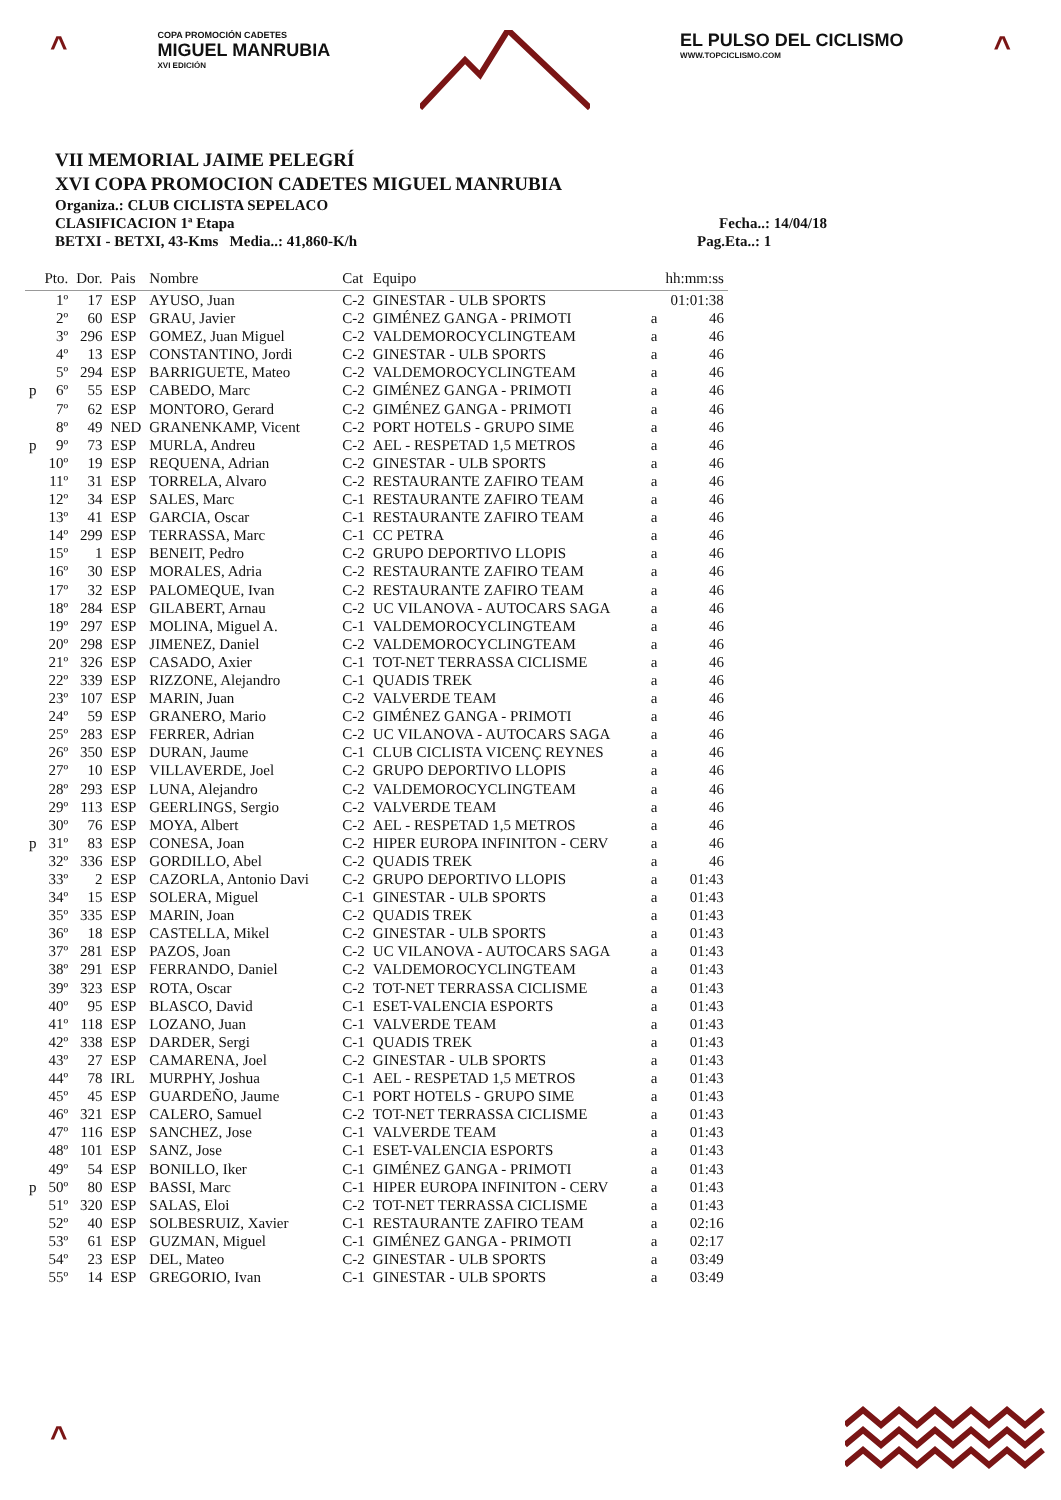^
COPA PROMOCIÓN CADETES
MIGUEL MANRUBIA
XVI EDICIÓN
EL PULSO DEL CICLISMO
WWW.TOPCICLISMO.COM
^
VII MEMORIAL JAIME PELEGRÍ
XVI COPA PROMOCION CADETES MIGUEL MANRUBIA
Organiza.: CLUB CICLISTA SEPELACO
CLASIFICACION 1ª Etapa Fecha..: 14/04/18
BETXI - BETXI, 43-Kms Media..: 41,860-K/h Pag.Eta..: 1
| | Pto. | Dor. | Pais | Nombre | Cat | Equipo | | hh:mm:ss |
| --- | --- | --- | --- | --- | --- | --- | --- | --- |
| | 1º | 17 | ESP | AYUSO, Juan | C-2 | GINESTAR - ULB SPORTS | | 01:01:38 |
| | 2º | 60 | ESP | GRAU, Javier | C-2 | GIMÉNEZ GANGA - PRIMOTI | a | 46 |
| | 3º | 296 | ESP | GOMEZ, Juan Miguel | C-2 | VALDEMOROCYCLINGTEAM | a | 46 |
| | 4º | 13 | ESP | CONSTANTINO, Jordi | C-2 | GINESTAR - ULB SPORTS | a | 46 |
| | 5º | 294 | ESP | BARRIGUETE, Mateo | C-2 | VALDEMOROCYCLINGTEAM | a | 46 |
| p | 6º | 55 | ESP | CABEDO, Marc | C-2 | GIMÉNEZ GANGA - PRIMOTI | a | 46 |
| | 7º | 62 | ESP | MONTORO, Gerard | C-2 | GIMÉNEZ GANGA - PRIMOTI | a | 46 |
| | 8º | 49 | NED | GRANENKAMP, Vicent | C-2 | PORT HOTELS - GRUPO SIME | a | 46 |
| p | 9º | 73 | ESP | MURLA, Andreu | C-2 | AEL - RESPETAD 1,5 METROS | a | 46 |
| | 10º | 19 | ESP | REQUENA, Adrian | C-2 | GINESTAR - ULB SPORTS | a | 46 |
| | 11º | 31 | ESP | TORRELA, Alvaro | C-2 | RESTAURANTE ZAFIRO TEAM | a | 46 |
| | 12º | 34 | ESP | SALES, Marc | C-1 | RESTAURANTE ZAFIRO TEAM | a | 46 |
| | 13º | 41 | ESP | GARCIA, Oscar | C-1 | RESTAURANTE ZAFIRO TEAM | a | 46 |
| | 14º | 299 | ESP | TERRASSA, Marc | C-1 | CC PETRA | a | 46 |
| | 15º | 1 | ESP | BENEIT, Pedro | C-2 | GRUPO DEPORTIVO LLOPIS | a | 46 |
| | 16º | 30 | ESP | MORALES, Adria | C-2 | RESTAURANTE ZAFIRO TEAM | a | 46 |
| | 17º | 32 | ESP | PALOMEQUE, Ivan | C-2 | RESTAURANTE ZAFIRO TEAM | a | 46 |
| | 18º | 284 | ESP | GILABERT, Arnau | C-2 | UC VILANOVA - AUTOCARS SAGA | a | 46 |
| | 19º | 297 | ESP | MOLINA, Miguel A. | C-1 | VALDEMOROCYCLINGTEAM | a | 46 |
| | 20º | 298 | ESP | JIMENEZ, Daniel | C-2 | VALDEMOROCYCLINGTEAM | a | 46 |
| | 21º | 326 | ESP | CASADO, Axier | C-1 | TOT-NET TERRASSA CICLISME | a | 46 |
| | 22º | 339 | ESP | RIZZONE, Alejandro | C-1 | QUADIS TREK | a | 46 |
| | 23º | 107 | ESP | MARIN, Juan | C-2 | VALVERDE TEAM | a | 46 |
| | 24º | 59 | ESP | GRANERO, Mario | C-2 | GIMÉNEZ GANGA - PRIMOTI | a | 46 |
| | 25º | 283 | ESP | FERRER, Adrian | C-2 | UC VILANOVA - AUTOCARS SAGA | a | 46 |
| | 26º | 350 | ESP | DURAN, Jaume | C-1 | CLUB CICLISTA VICENÇ REYNES | a | 46 |
| | 27º | 10 | ESP | VILLAVERDE, Joel | C-2 | GRUPO DEPORTIVO LLOPIS | a | 46 |
| | 28º | 293 | ESP | LUNA, Alejandro | C-2 | VALDEMOROCYCLINGTEAM | a | 46 |
| | 29º | 113 | ESP | GEERLINGS, Sergio | C-2 | VALVERDE TEAM | a | 46 |
| | 30º | 76 | ESP | MOYA, Albert | C-2 | AEL - RESPETAD 1,5 METROS | a | 46 |
| p | 31º | 83 | ESP | CONESA, Joan | C-2 | HIPER EUROPA INFINITON - CERV | a | 46 |
| | 32º | 336 | ESP | GORDILLO, Abel | C-2 | QUADIS TREK | a | 46 |
| | 33º | 2 | ESP | CAZORLA, Antonio Davi | C-2 | GRUPO DEPORTIVO LLOPIS | a | 01:43 |
| | 34º | 15 | ESP | SOLERA, Miguel | C-1 | GINESTAR - ULB SPORTS | a | 01:43 |
| | 35º | 335 | ESP | MARIN, Joan | C-2 | QUADIS TREK | a | 01:43 |
| | 36º | 18 | ESP | CASTELLA, Mikel | C-2 | GINESTAR - ULB SPORTS | a | 01:43 |
| | 37º | 281 | ESP | PAZOS, Joan | C-2 | UC VILANOVA - AUTOCARS SAGA | a | 01:43 |
| | 38º | 291 | ESP | FERRANDO, Daniel | C-2 | VALDEMOROCYCLINGTEAM | a | 01:43 |
| | 39º | 323 | ESP | ROTA, Oscar | C-2 | TOT-NET TERRASSA CICLISME | a | 01:43 |
| | 40º | 95 | ESP | BLASCO, David | C-1 | ESET-VALENCIA ESPORTS | a | 01:43 |
| | 41º | 118 | ESP | LOZANO, Juan | C-1 | VALVERDE TEAM | a | 01:43 |
| | 42º | 338 | ESP | DARDER, Sergi | C-1 | QUADIS TREK | a | 01:43 |
| | 43º | 27 | ESP | CAMARENA, Joel | C-2 | GINESTAR - ULB SPORTS | a | 01:43 |
| | 44º | 78 | IRL | MURPHY, Joshua | C-1 | AEL - RESPETAD 1,5 METROS | a | 01:43 |
| | 45º | 45 | ESP | GUARDEÑO, Jaume | C-1 | PORT HOTELS - GRUPO SIME | a | 01:43 |
| | 46º | 321 | ESP | CALERO, Samuel | C-2 | TOT-NET TERRASSA CICLISME | a | 01:43 |
| | 47º | 116 | ESP | SANCHEZ, Jose | C-1 | VALVERDE TEAM | a | 01:43 |
| | 48º | 101 | ESP | SANZ, Jose | C-1 | ESET-VALENCIA ESPORTS | a | 01:43 |
| | 49º | 54 | ESP | BONILLO, Iker | C-1 | GIMÉNEZ GANGA - PRIMOTI | a | 01:43 |
| p | 50º | 80 | ESP | BASSI, Marc | C-1 | HIPER EUROPA INFINITON - CERV | a | 01:43 |
| | 51º | 320 | ESP | SALAS, Eloi | C-2 | TOT-NET TERRASSA CICLISME | a | 01:43 |
| | 52º | 40 | ESP | SOLBESRUIZ, Xavier | C-1 | RESTAURANTE ZAFIRO TEAM | a | 02:16 |
| | 53º | 61 | ESP | GUZMAN, Miguel | C-1 | GIMÉNEZ GANGA - PRIMOTI | a | 02:17 |
| | 54º | 23 | ESP | DEL, Mateo | C-2 | GINESTAR - ULB SPORTS | a | 03:49 |
| | 55º | 14 | ESP | GREGORIO, Ivan | C-1 | GINESTAR - ULB SPORTS | a | 03:49 |
^